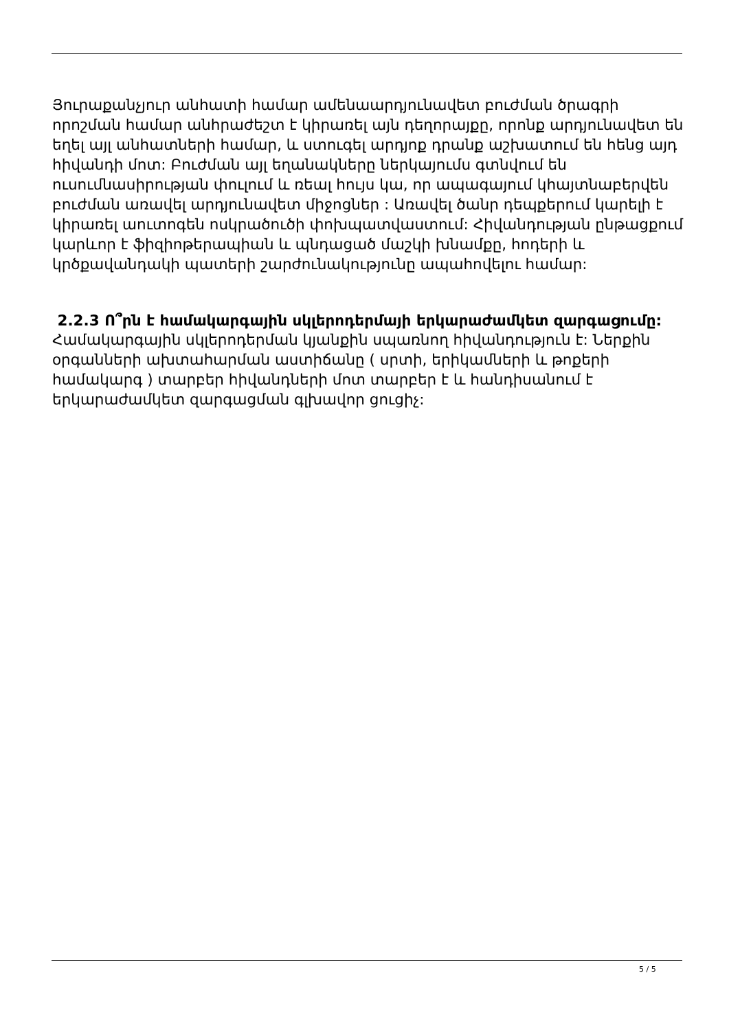Յուրաքանչյուր անհատի համար ամենաարդյունավետ բուժման ծրագրի որոշման համար անհրաժեշտ է կիրառել այն դեղորայքը, որոնք արդյունավետ են եղել այլ անհատների համար, և ստուգել արդյոք դրանք աշխատում են հենց այդ հիվանդի մոտ: Բուժման այլ եղանակները ներկայումս գտնվում են ուսումնասիրության փուլում և ռեալ հույս կա, որ ապագայում կհայտնաբերվեն բուժման առավել արդյունավետ միջոցներ : Առավել ծանր դեպքերում կարելի է կիրառել աուտոգեն ոսկրածուծի փոխպատվաստում: Հիվանդության ընթացքում կարևոր է ֆիզիոթերապիան և պնդացած մաշկի խնամքը, հոդերի և կրծքավանդակի պատերի շարժունակությունը ապահովելու համար:
2.2.3 Ո՞րն է համակարգային սկլերոդերմայի երկարաժամկետ զարգացումը:
Համակարգային սկլերոդերման կյանքին սպառնող հիվանդություն է: Ներքին օրգանների ախտահարման աստիճանը ( սրտի, երիկամների և թոքերի համակարգ ) տարբեր հիվանդների մոտ տարբեր է և հանդիսանում է երկարաժամկետ զարգացման գլխավոր ցուցիչ:
5 / 5